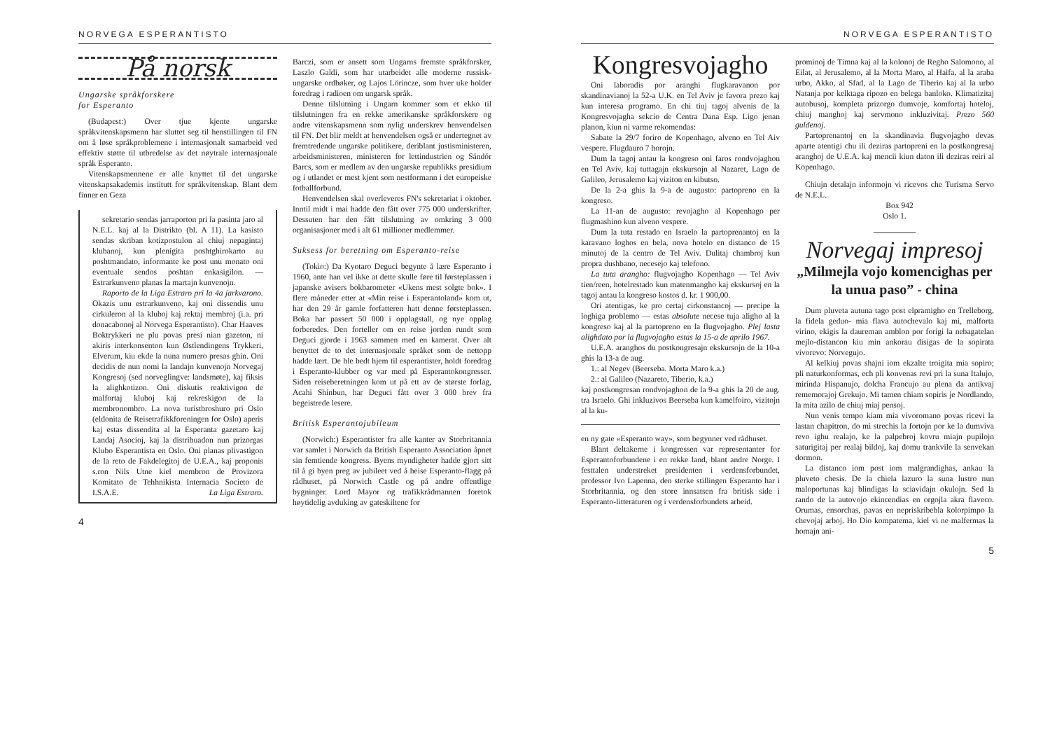NORVEGA ESPERANTISTO
På norsk
Ungarske språkforskere
for Esperanto
(Budapest:) Over tjue kjente ungarske språkvitenskapsmenn har sluttet seg til henstillingen til FN om å løse språkproblemene i internasjonalt samarbeid ved effektiv støtte til utbredelse av det nøytrale internasjonale språk Esperanto.
Vitenskapsmennene er alle knyttet til det ungarske vitenskapsakademis institutt for språkvitenskap. Blant dem finner en Geza
sekretario sendas jarraporton pri la pasinta jaro al N.E.L. kaj al la Distrikto (bl. A 11). La kasisto sendas skriban kotizpostulon al chiuj nepagintaj klubanoj, kun plenigita poshtghirokarto au poshtmandato, informante ke post unu monato oni eventuale sendos poshtan enkasigilon. — Estrarkunveno planas la martajn kunvenojn.
Raporto de la Liga Estraro pri la 4a jarkvarono. Okazis unu estrarkunveno, kaj oni dissendis unu cirkuleron al la kluboj kaj rektaj membroj (i.a. pri donacabonoj al Norvega Esperantisto). Char Haaves Boktrykkeri ne plu povas presi nian gazeton, ni akiris interkonsenton kun Østlendingens Trykkeri, Elverum, kiu ekde la nuna numero presas ghin. Oni decidis de nun nomi la landajn kunvenojn Norvegaj Kongresoj (sed norveglingve: landsmøte), kaj fiksis la alighkotizon. Oni diskutis reaktivigon de malfortaj kluboj kaj rekreskigon de la membronombro. La nova turistbroshuro pri Oslo (eldonita de Reisetrafikkforeningen for Oslo) aperis kaj estas dissendita al la Esperanta gazetaro kaj Landaj Asocioj, kaj la distribuadon nun prizorgas Klubo Esperantista en Oslo. Oni planas plivastigon de la reto de Fakdelegitoj de U.E.A., kaj proponis s.ron Nils Utne kiel membron de Provizora Komitato de Tehhnikista Internacia Societo de I.S.A.E. La Liga Estraro.
Barczi, som er ansett som Ungarns fremste språkforsker, Laszlo Galdi, som har utarbeidet alle moderne russisk-ungarske ordbøker, og Lajos Lörincze, som hver uke holder foredrag i radioen om ungarsk språk.
Denne tilslutning i Ungarn kommer som et ekko til tilslutningen fra en rekke amerikanske språkforskere og andre vitenskapsmenn som nylig underskrev henvendelsen til FN. Det blir meldt at henvendelsen også er undertegnet av fremtredende ungarske politikere, deriblant justisministeren, arbeidsministeren, ministeren for lettindustrien og Sándór Barcs, som er medlem av den ungarske republikks presidium og i utlandet er mest kjent som nestformann i det europeiske fotballforbund.
Henvendelsen skal overleveres FN's sekretariat i oktober. Inntil midt i mai hadde den fått over 775 000 underskrifter. Dessuten har den fått tilslutning av omkring 3 000 organisasjoner med i alt 61 millioner medlemmer.
Suksess for beretning om Esperanto-reise
(Tokio:) Da Kyotaro Deguci begynte å lære Esperanto i 1960, ante han vel ikke at dette skulle føre til førsteplassen i japanske avisers bokbarometer «Ukens mest solgte bok». I flere måneder etter at «Min reise i Esperantoland» kom ut, har den 29 år gamle forfatteren hatt denne førsteplassen. Boka har passert 50 000 i opplagstall, og nye opplag forberedes. Den forteller om en reise jorden rundt som Deguci gjorde i 1963 sammen med en kamerat. Over alt benyttet de to det internasjonale språket som de nettopp hadde lært. De ble bedt hjem til esperantister, holdt foredrag i Esperanto-klubber og var med på Esperantokongresser. Siden reiseberetningen kom ut på ett av de største forlag, Acahi Shinbun, har Deguci fått over 3 000 brev fra begeistrede lesere.
Britisk Esperantojubileum
(Norwich:) Esperantister fra alle kanter av Storbritannia var samlet i Norwich da British Esperanto Association åpnet sin femtiende kongress. Byens myndigheter hadde gjort sitt til å gi byen preg av jubileet ved å heise Esperanto-flagg på rådhuset, på Norwich Castle og på andre offentlige bygninger. Lord Mayor og trafikkrådmannen foretok høytidelig avduking av gateskiltene for
4
NORVEGA ESPERANTISTO
Kongresvojagho
Oni laboradis por aranghi flugkaravanon por skandinavianoj la 52-a U.K. en Tel Aviv je favora prezo kaj kun interesa programo. En chi tiuj tagoj alvenis de la Kongresvojagha sekcio de Centra Dana Esp. Ligo jenan planon, kiun ni varme rekomendas:
Sabate la 29/7 foriro de Kopenhago, alveno en Tel Aiv vespere. Flugdauro 7 horojn.
Dum la tagoj antau la kongreso oni faros rondvojaghon en Tel Aviv, kaj tuttagajn ekskursojn al Nazaret, Lago de Galileo, Jerusalemo kaj viziton en kibutso.
De la 2-a ghis la 9-a de augusto: partopreno en la kongreso.
La 11-an de augusto: revojagho al Kopenhago per flugmashino kun alveno vespere.
Dum la tuta restado en Israelo la partoprenantoj en la karavano loghos en bela, nova hotelo en distanco de 15 minutoj de la centro de Tel Aviv. Dulitaj chambroj kun propra dushbano, necesejo kaj telefono.
La tuta arangho: flugvojagho Kopenhago — Tel Aviv tien/reen, hotelrestado kun matenmangho kaj ekskursoj en la tagoj antau la kongreso kostos d. kr. 1 900,00.
Ori atentigas, ke pro certaj cirkonstancoj — precipe la loghiga problemo — estas absolute necese tuja aligho al la kongreso kaj al la partopreno en la flugvojagho. Plej lasta alighdato por la flugvojagho estas la 15-a de aprilo 1967.
U.E.A. aranghos du postkongresajn ekskursojn de la 10-a ghis la 13-a de aug.
1.: al Negev (Beerseba. Morta Maro k.a.)
2.: al Galileo (Nazareto, Tiberio, k.a.)
kaj postkongresan rondvojaghon de la 9-a ghis la 20 de aug. tra Israelo. Ghi inkluzivos Beerseba kun kamelfoiro, vizitojn al la ku-
en ny gate «Esperanto way», som begynner ved rådhuset.
Blant deltakerne i kongressen var representanter for Esperantoforbundene i en rekke land, blant andre Norge. I festtalen understreket presidenten i verdensforbundet, professor Ivo Lapenna, den sterke stillingen Esperanto har i Storbritannia, og den store innsatsen fra britisk side i Esperanto-litteraturen og i verdensforbundets arbeid.
prominoj de Timna kaj al la kolonoj de Regho Salomono, al Eilat, al Jerusalemo, al la Morta Maro, al Haifa, al la araba urbo, Akko, al Sfad, al la Lago de Tiberio kaj al la urbo Natanja por kelktaga ripozo en belega banloko. Klimatizitaj autobusoj, kompleta prizorgo dumvoje, komfortaj hoteloj, chiuj manghoj kaj servmono inkluzivitaj. Prezo 560 guldenoj.
Partoprenantoj en la skandinavia flugvojagho devas aparte atentigi chu ili deziras partopreni en la postkongresaj aranghoj de U.E.A. kaj mencii kiun daton ili deziras reiri al Kopenhago.
Chiujn detalajn informojn vi ricevos che Turisma Servo de N.E.L.
Box 942
Oslo 1.
Norvegaj impresoj
„Milmejla vojo komencighas per la unua paso” - china
Dum pluveta autuna tago post elpramigho en Trelleborg, la fidela geduo- mia flava autochevalo kaj mi, malforta virino, ekigis la daureman amblon por forigi la nebagatelan mejlo-distancon kiu min ankorau disigas de la sopirata vivorevo: Norvegujo.
Al kelkiuj povas shajni iom ekzalte troigita mia sopiro; pli naturkonformas, ech pli konvenas revi pri la suna Italujo, mirinda Hispanujo, dolcha Francujo au plena da antikvaj rememorajoj Grekujo. Mi tamen chiam sopiris je Nordlando, la mita azilo de chiuj miaj pensoj.
Nun venis tempo kiam mia vivoromano povas ricevi la lastan chapitron, do mi strechis la fortojn por ke la dumviva revo ighu realajo, ke la palpebroj kovru miajn pupilojn saturigitaj per realaj bildoj, kaj domu trankvile la senvekan dormon.
La distanco iom post iom malgrandighas, ankau la pluveto chesis. De la chiela lazuro la suna lustro nun maloportunas kaj blindigas la sciavidajn okulojn. Sed la rando de la autovojo ekincendias en orgojla akra flaveco. Orumas, ensorchas, pavas en nepriskribebla kolorpimpo la chevojaj arboj. Ho Dio kompatema, kiel vi ne malfermas la homajn ani-
5